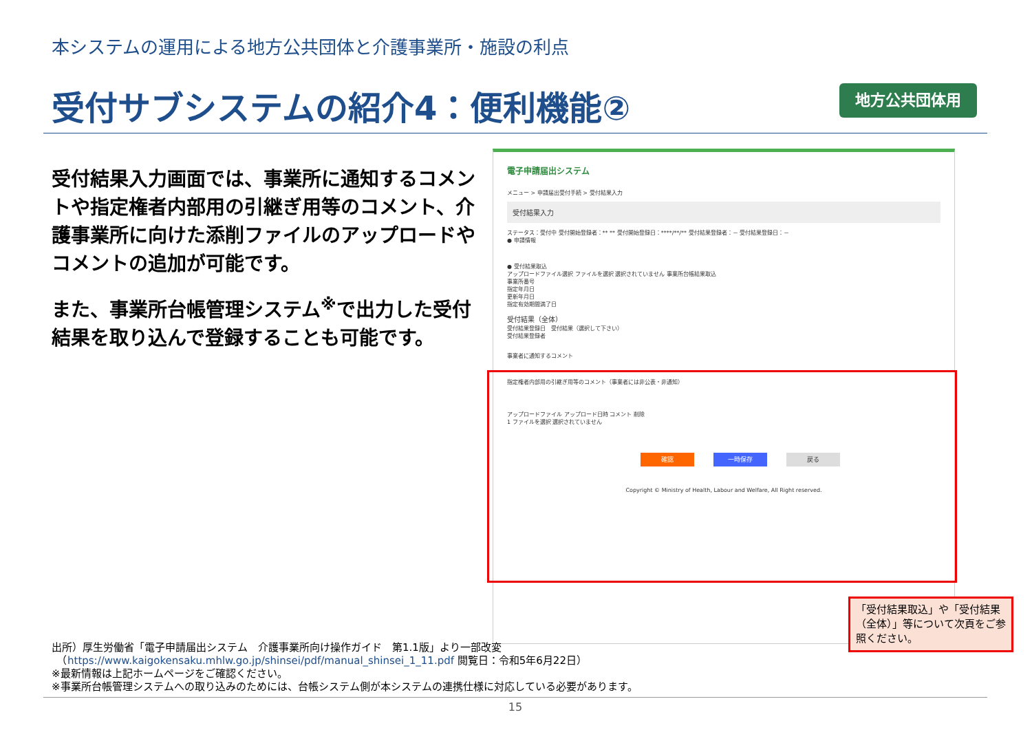本システムの運用による地方公共団体と介護事業所・施設の利点
受付サブシステムの紹介4：便利機能② 地方公共団体用
受付結果入力画面では、事業所に通知するコメントや指定権者内部用の引継ぎ用等のコメント、介護事業所に向けた添削ファイルのアップロードやコメントの追加が可能です。
また、事業所台帳管理システム<sup>※</sup>で出力した受付結果を取り込んで登録することも可能です。
電子申請届出システム
メニュー > 申請届出受付手続 > 受付結果入力
受付結果入力
ステータス：受付中 受付開始登録者：** ** 受付開始登録日：****/**/** 受付結果登録者：－ 受付結果登録日：－
● 申請情報
● 受付結果取込
アップロードファイル選択 ファイルを選択 選択されていません 事業所台帳結果取込
事業所番号
指定年月日
更新年月日
指定有効期間満了日
受付結果（全体）
受付結果登録日　受付結果（選択して下さい）
受付結果登録者
事業者に通知するコメント
指定権者内部用の引継ぎ用等のコメント（事業者には非公表・非通知）
アップロードファイル アップロード日時 コメント 削除
1 ファイルを選択 選択されていません
確認 一時保存 戻る
Copyright © Ministry of Health, Labour and Welfare, All Right reserved.
「受付結果取込」や「受付結果（全体）」等について次頁をご参照ください。
出所）厚生労働省「電子申請届出システム　介護事業所向け操作ガイド　第1.1版」より一部改変
　（https://www.kaigokensaku.mhlw.go.jp/shinsei/pdf/manual_shinsei_1_11.pdf 閲覧日：令和5年6月22日）
※最新情報は上記ホームページをご確認ください。
※事業所台帳管理システムへの取り込みのためには、台帳システム側が本システムの連携仕様に対応している必要があります。
15